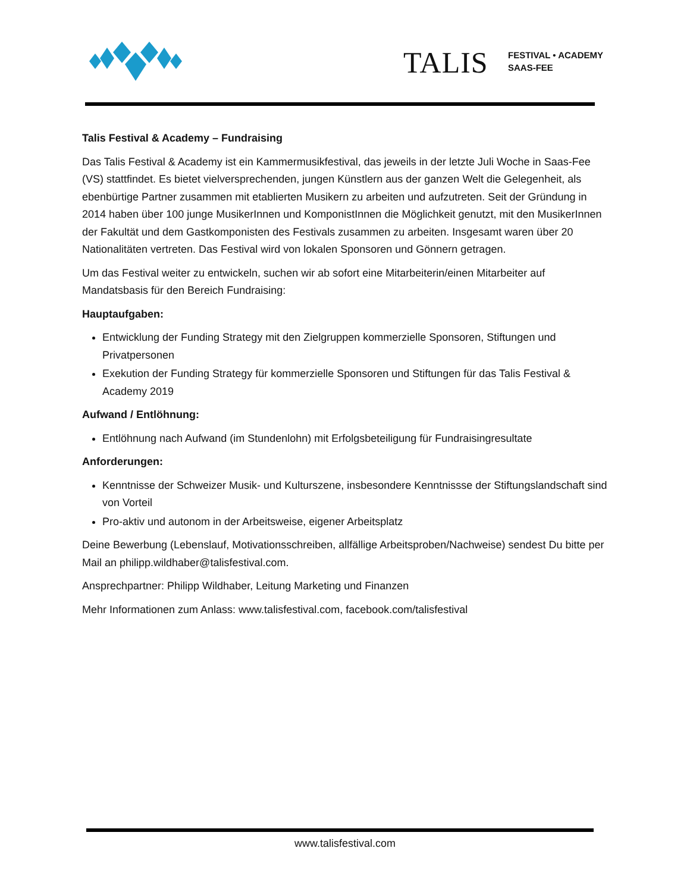TALIS
FESTIVAL • ACADEMY
SAAS-FEE
Talis Festival & Academy – Fundraising
Das Talis Festival & Academy ist ein Kammermusikfestival, das jeweils in der letzte Juli Woche in Saas-Fee (VS) stattfindet. Es bietet vielversprechenden, jungen Künstlern aus der ganzen Welt die Gelegenheit, als ebenbürtige Partner zusammen mit etablierten Musikern zu arbeiten und aufzutreten. Seit der Gründung in 2014 haben über 100 junge MusikerInnen und KomponistInnen die Möglichkeit genutzt, mit den MusikerInnen der Fakultät und dem Gastkomponisten des Festivals zusammen zu arbeiten. Insgesamt waren über 20 Nationalitäten vertreten. Das Festival wird von lokalen Sponsoren und Gönnern getragen.
Um das Festival weiter zu entwickeln, suchen wir ab sofort eine Mitarbeiterin/einen Mitarbeiter auf Mandatsbasis für den Bereich Fundraising:
Hauptaufgaben:
Entwicklung der Funding Strategy mit den Zielgruppen kommerzielle Sponsoren, Stiftungen und Privatpersonen
Exekution der Funding Strategy für kommerzielle Sponsoren und Stiftungen für das Talis Festival & Academy 2019
Aufwand / Entlöhnung:
Entlöhnung nach Aufwand (im Stundenlohn) mit Erfolgsbeteiligung für Fundraisingresultate
Anforderungen:
Kenntnisse der Schweizer Musik- und Kulturszene, insbesondere Kenntnissse der Stiftungslandschaft sind von Vorteil
Pro-aktiv und autonom in der Arbeitsweise, eigener Arbeitsplatz
Deine Bewerbung (Lebenslauf, Motivationsschreiben, allfällige Arbeitsproben/Nachweise) sendest Du bitte per Mail an philipp.wildhaber@talisfestival.com.
Ansprechpartner: Philipp Wildhaber, Leitung Marketing und Finanzen
Mehr Informationen zum Anlass: www.talisfestival.com, facebook.com/talisfestival
www.talisfestival.com